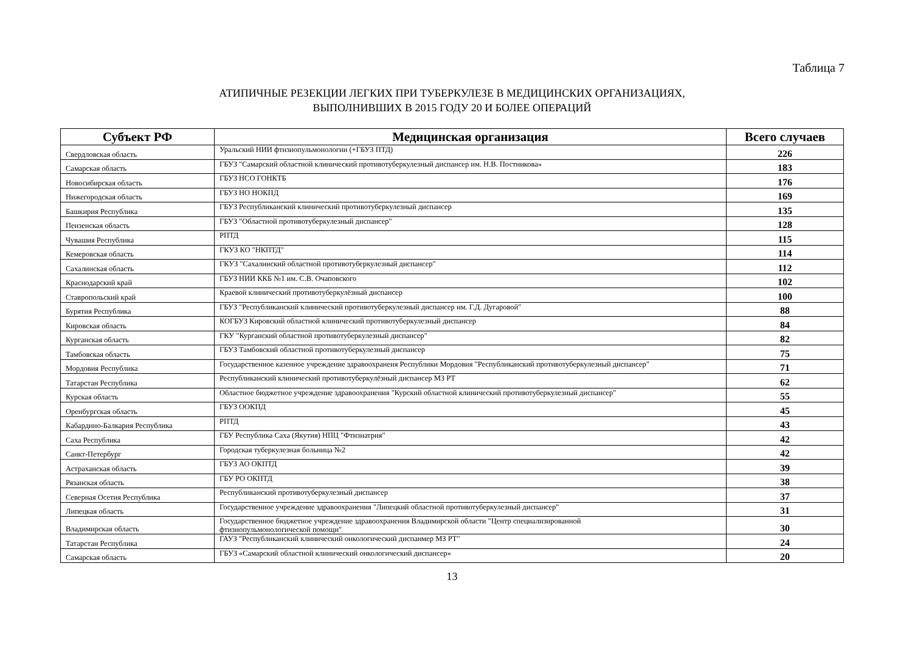Таблица 7
АТИПИЧНЫЕ РЕЗЕКЦИИ ЛЕГКИХ ПРИ ТУБЕРКУЛЕЗЕ В МЕДИЦИНСКИХ ОРГАНИЗАЦИЯХ,
ВЫПОЛНИВШИХ В 2015 ГОДУ 20 И БОЛЕЕ ОПЕРАЦИЙ
| Субъект РФ | Медицинская организация | Всего случаев |
| --- | --- | --- |
| Свердловская область | Уральский НИИ фтизиопульмонологии (+ГБУЗ ПТД) | 226 |
| Самарская область | ГБУЗ "Самарский областной клинический противотуберкулезный диспансер им. Н.В. Постникова» | 183 |
| Новосибирская область | ГБУЗ НСО ГОНКТБ | 176 |
| Нижегородская область | ГБУЗ НО НОКПД | 169 |
| Башкирия Республика | ГБУЗ Республиканский клинический противотуберкулезный диспансер | 135 |
| Пензенская область | ГБУЗ "Областной противотуберкулезный диспансер" | 128 |
| Чувашия Республика | РПТД | 115 |
| Кемеровская область | ГКУЗ КО "НКПТД" | 114 |
| Сахалинская область | ГКУЗ "Сахалинский областной противотуберкулезный диспансер" | 112 |
| Краснодарский край | ГБУЗ НИИ ККБ №1 им. С.В. Очаповского | 102 |
| Ставропольский край | Краевой клинический противотуберкулёзный диспансер | 100 |
| Бурятия Республика | ГБУЗ "Республиканский клинический противотуберкулезный диспансер им. Г.Д. Дугаровой" | 88 |
| Кировская область | КОГБУЗ Кировский областной клинический противотуберкулезный диспансер | 84 |
| Курганская область | ГКУ "Курганский областной противотуберкулезный диспансер" | 82 |
| Тамбовская область | ГБУЗ Тамбовский областной противотуберкулезный диспансер | 75 |
| Мордовия Республика | Государственное казенное учреждение здравоохранеия Республики Мордовия "Республиканский противотуберкулезный диспансер" | 71 |
| Татарстан Республика | Республиканский клинический противотуберкулёзный диспансер МЗ РТ | 62 |
| Курская область | Областное бюджетное учреждение здравоохранения "Курский областной клинический противотуберкулезный диспансер" | 55 |
| Оренбургская область | ГБУЗ ООКПД | 45 |
| Кабардино-Балкария Республика | РПТД | 43 |
| Саха Республика | ГБУ Республика Саха (Якутия) НПЦ "Фтизиатрия" | 42 |
| Санкт-Петербург | Городская туберкулезная больница №2 | 42 |
| Астраханская область | ГБУЗ АО ОКПТД | 39 |
| Рязанская область | ГБУ РО ОКПТД | 38 |
| Северная Осетия Республика | Республиканский противотуберкулезный диспансер | 37 |
| Липецкая область | Государственное учреждение здравоохранения "Липецкий областной противотуберкулезный диспансер" | 31 |
| Владимирская область | Государственное бюджетное учреждение здравоохранения Владимирской области "Центр специализированной фтизиопульмонологической помощи" | 30 |
| Татарстан Республика | ГАУЗ "Республиканский клинический онкологический диспанмер МЗ РТ" | 24 |
| Самарская область | ГБУЗ «Самарский областной клинический онкологический диспансер» | 20 |
13